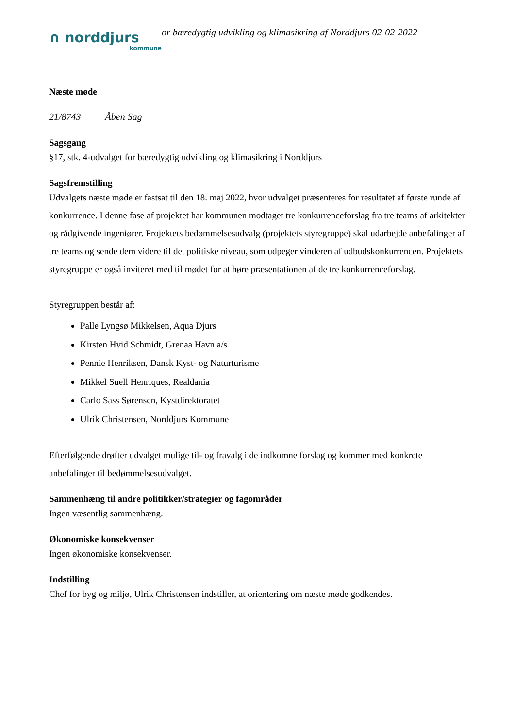∩ norddjurs
kommune
or bæredygtig udvikling og klimasikring af Norddjurs 02-02-2022
Næste møde
21/8743 Åben Sag
Sagsgang
§17, stk. 4-udvalget for bæredygtig udvikling og klimasikring i Norddjurs
Sagsfremstilling
Udvalgets næste møde er fastsat til den 18. maj 2022, hvor udvalget præsenteres for resultatet af første runde af konkurrence. I denne fase af projektet har kommunen modtaget tre konkurrenceforslag fra tre teams af arkitekter og rådgivende ingeniører. Projektets bedømmelsesudvalg (projektets styregruppe) skal udarbejde anbefalinger af tre teams og sende dem videre til det politiske niveau, som udpeger vinderen af udbudskonkurrencen. Projektets styregruppe er også inviteret med til mødet for at høre præsentationen af de tre konkurrenceforslag.
Styregruppen består af:
Palle Lyngsø Mikkelsen, Aqua Djurs
Kirsten Hvid Schmidt, Grenaa Havn a/s
Pennie Henriksen, Dansk Kyst- og Naturturisme
Mikkel Suell Henriques, Realdania
Carlo Sass Sørensen, Kystdirektoratet
Ulrik Christensen, Norddjurs Kommune
Efterfølgende drøfter udvalget mulige til- og fravalg i de indkomne forslag og kommer med konkrete anbefalinger til bedømmelsesudvalget.
Sammenhæng til andre politikker/strategier og fagområder
Ingen væsentlig sammenhæng.
Økonomiske konsekvenser
Ingen økonomiske konsekvenser.
Indstilling
Chef for byg og miljø, Ulrik Christensen indstiller, at orientering om næste møde godkendes.